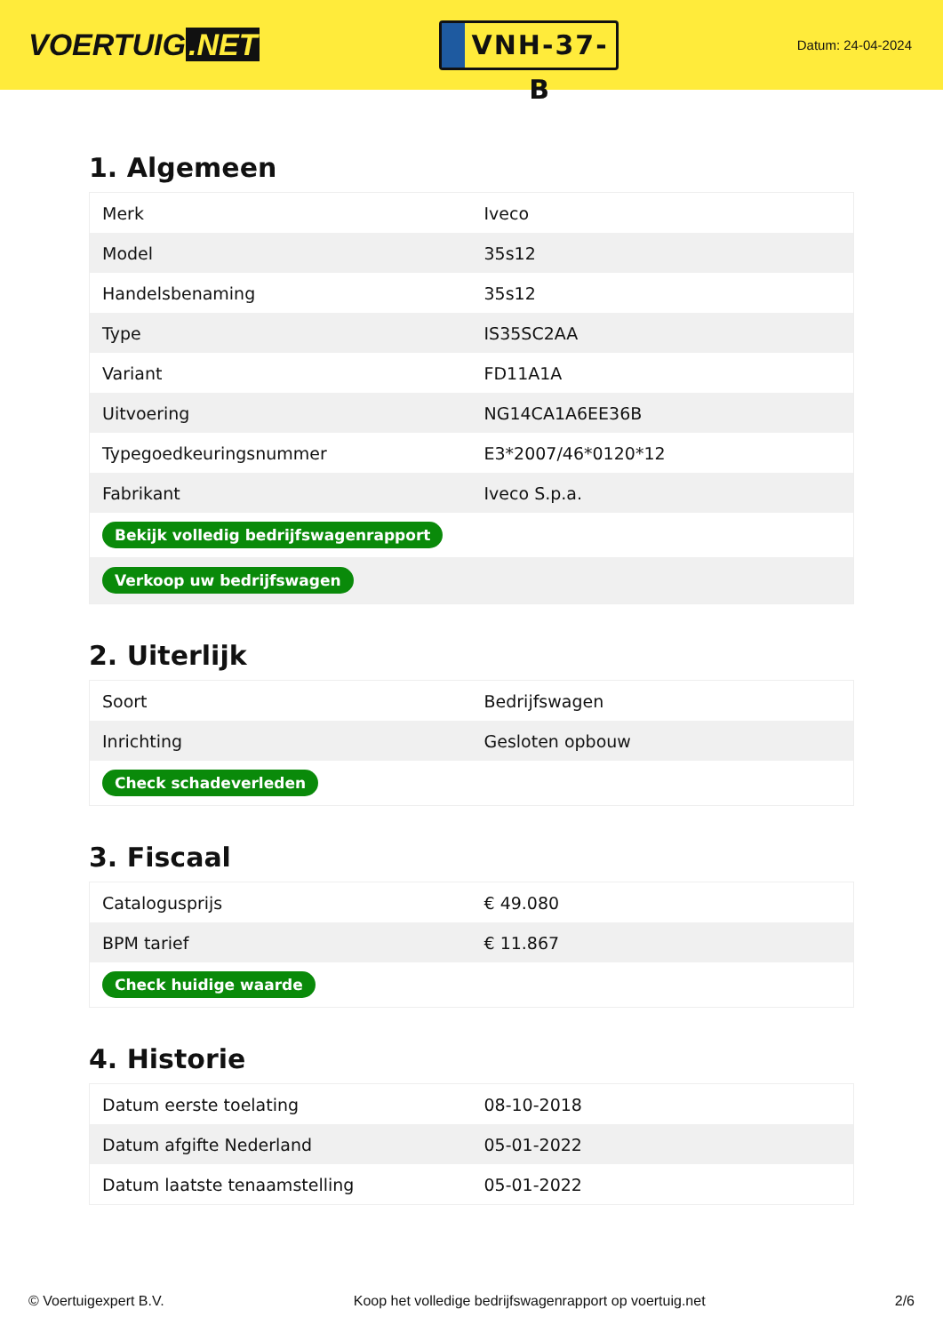VOERTUIG.NET
VNH-37-B
Datum: 24-04-2024
1. Algemeen
| Merk | Iveco |
| Model | 35s12 |
| Handelsbenaming | 35s12 |
| Type | IS35SC2AA |
| Variant | FD11A1A |
| Uitvoering | NG14CA1A6EE36B |
| Typegoedkeuringsnummer | E3*2007/46*0120*12 |
| Fabrikant | Iveco S.p.a. |
| Bekijk volledig bedrijfswagenrapport | |
| Verkoop uw bedrijfswagen | |
2. Uiterlijk
| Soort | Bedrijfswagen |
| Inrichting | Gesloten opbouw |
| Check schadeverleden | |
3. Fiscaal
| Catalogusprijs | € 49.080 |
| BPM tarief | € 11.867 |
| Check huidige waarde | |
4. Historie
| Datum eerste toelating | 08-10-2018 |
| Datum afgifte Nederland | 05-01-2022 |
| Datum laatste tenaamstelling | 05-01-2022 |
© Voertuigexpert B.V. Koop het volledige bedrijfswagenrapport op voertuig.net 2/6